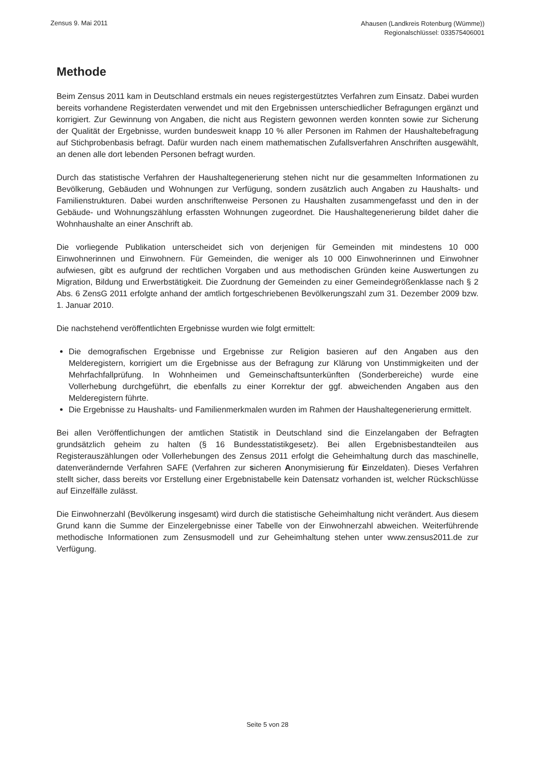Zensus 9. Mai 2011
Ahausen (Landkreis Rotenburg (Wümme))
Regionalschlüssel: 033575406001
Methode
Beim Zensus 2011 kam in Deutschland erstmals ein neues registergestütztes Verfahren zum Einsatz. Dabei wurden bereits vorhandene Registerdaten verwendet und mit den Ergebnissen unterschiedlicher Befragungen ergänzt und korrigiert. Zur Gewinnung von Angaben, die nicht aus Registern gewonnen werden konnten sowie zur Sicherung der Qualität der Ergebnisse, wurden bundesweit knapp 10 % aller Personen im Rahmen der Haushaltebefragung auf Stichprobenbasis befragt. Dafür wurden nach einem mathematischen Zufallsverfahren Anschriften ausgewählt, an denen alle dort lebenden Personen befragt wurden.
Durch das statistische Verfahren der Haushaltegenerierung stehen nicht nur die gesammelten Informationen zu Bevölkerung, Gebäuden und Wohnungen zur Verfügung, sondern zusätzlich auch Angaben zu Haushalts- und Familienstrukturen. Dabei wurden anschriftenweise Personen zu Haushalten zusammengefasst und den in der Gebäude- und Wohnungszählung erfassten Wohnungen zugeordnet. Die Haushaltegenerierung bildet daher die Wohnhaushalte an einer Anschrift ab.
Die vorliegende Publikation unterscheidet sich von derjenigen für Gemeinden mit mindestens 10 000 Einwohnerinnen und Einwohnern. Für Gemeinden, die weniger als 10 000 Einwohnerinnen und Einwohner aufwiesen, gibt es aufgrund der rechtlichen Vorgaben und aus methodischen Gründen keine Auswertungen zu Migration, Bildung und Erwerbstätigkeit. Die Zuordnung der Gemeinden zu einer Gemeindegrößenklasse nach § 2 Abs. 6 ZensG 2011 erfolgte anhand der amtlich fortgeschriebenen Bevölkerungszahl zum 31. Dezember 2009 bzw. 1. Januar 2010.
Die nachstehend veröffentlichten Ergebnisse wurden wie folgt ermittelt:
Die demografischen Ergebnisse und Ergebnisse zur Religion basieren auf den Angaben aus den Melderegistern, korrigiert um die Ergebnisse aus der Befragung zur Klärung von Unstimmigkeiten und der Mehrfachfallprüfung. In Wohnheimen und Gemeinschaftsunterkünften (Sonderbereiche) wurde eine Vollerhebung durchgeführt, die ebenfalls zu einer Korrektur der ggf. abweichenden Angaben aus den Melderegistern führte.
Die Ergebnisse zu Haushalts- und Familienmerkmalen wurden im Rahmen der Haushaltegenerierung ermittelt.
Bei allen Veröffentlichungen der amtlichen Statistik in Deutschland sind die Einzelangaben der Befragten grundsätzlich geheim zu halten (§ 16 Bundesstatistikgesetz). Bei allen Ergebnisbestandteilen aus Registerauszählungen oder Vollerhebungen des Zensus 2011 erfolgt die Geheimhaltung durch das maschinelle, datenverändernde Verfahren SAFE (Verfahren zur sicheren Anonymisierung für Einzeldaten). Dieses Verfahren stellt sicher, dass bereits vor Erstellung einer Ergebnistabelle kein Datensatz vorhanden ist, welcher Rückschlüsse auf Einzelfälle zulässt.
Die Einwohnerzahl (Bevölkerung insgesamt) wird durch die statistische Geheimhaltung nicht verändert. Aus diesem Grund kann die Summe der Einzelergebnisse einer Tabelle von der Einwohnerzahl abweichen. Weiterführende methodische Informationen zum Zensusmodell und zur Geheimhaltung stehen unter www.zensus2011.de zur Verfügung.
Seite 5 von 28